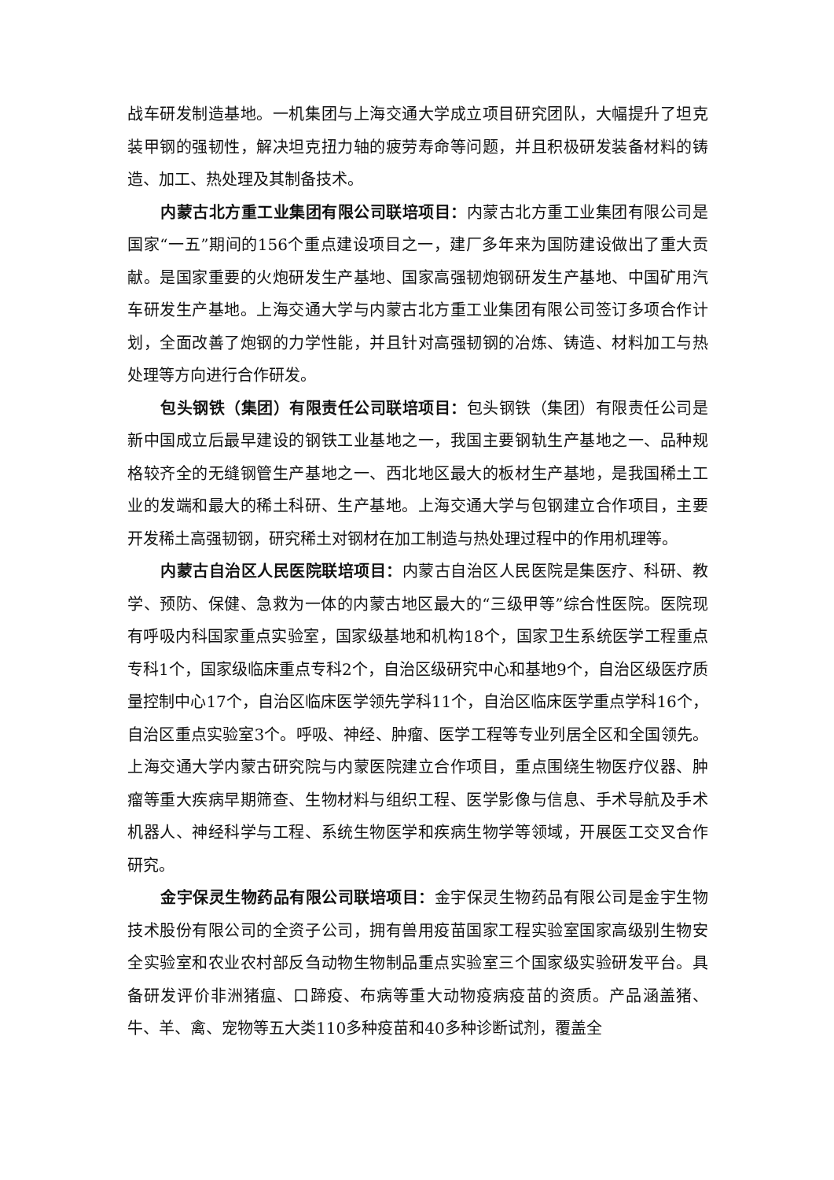战车研发制造基地。一机集团与上海交通大学成立项目研究团队，大幅提升了坦克装甲钢的强韧性，解决坦克扭力轴的疲劳寿命等问题，并且积极研发装备材料的铸造、加工、热处理及其制备技术。
内蒙古北方重工业集团有限公司联培项目：内蒙古北方重工业集团有限公司是国家“一五”期间的156个重点建设项目之一，建厂多年来为国防建设做出了重大贡献。是国家重要的火炮研发生产基地、国家高强韧炮钢研发生产基地、中国矿用汽车研发生产基地。上海交通大学与内蒙古北方重工业集团有限公司签订多项合作计划，全面改善了炮钢的力学性能，并且针对高强韧钢的冶炼、铸造、材料加工与热处理等方向进行合作研发。
包头钢铁（集团）有限责任公司联培项目：包头钢铁（集团）有限责任公司是新中国成立后最早建设的钢铁工业基地之一，我国主要钢轨生产基地之一、品种规格较齐全的无缝钢管生产基地之一、西北地区最大的板材生产基地，是我国稀土工业的发端和最大的稀土科研、生产基地。上海交通大学与包钢建立合作项目，主要开发稀土高强韧钢，研究稀土对钢材在加工制造与热处理过程中的作用机理等。
内蒙古自治区人民医院联培项目：内蒙古自治区人民医院是集医疗、科研、教学、预防、保健、急救为一体的内蒙古地区最大的“三级甲等”综合性医院。医院现有呼吸内科国家重点实验室，国家级基地和机构18个，国家卫生系统医学工程重点专科1个，国家级临床重点专科2个，自治区级研究中心和基地9个，自治区级医疗质量控制中心17个，自治区临床医学领先学科11个，自治区临床医学重点学科16个，自治区重点实验室3个。呼吸、神经、肿瘤、医学工程等专业列居全区和全国领先。上海交通大学内蒙古研究院与内蒙医院建立合作项目，重点围绕生物医疗仪器、肿瘤等重大疾病早期筛查、生物材料与组织工程、医学影像与信息、手术导航及手术机器人、神经科学与工程、系统生物医学和疾病生物学等领域，开展医工交叉合作研究。
金宇保灵生物药品有限公司联培项目：金宇保灵生物药品有限公司是金宇生物技术股份有限公司的全资子公司，拥有兽用疫苗国家工程实验室国家高级别生物安全实验室和农业农村部反刍动物生物制品重点实验室三个国家级实验研发平台。具备研发评价非洲猪瘟、口蹄疫、布病等重大动物疫病疫苗的资质。产品涵盖猪、牛、羊、禽、宠物等五大类110多种疫苗和40多种诊断试剂，覆盖全